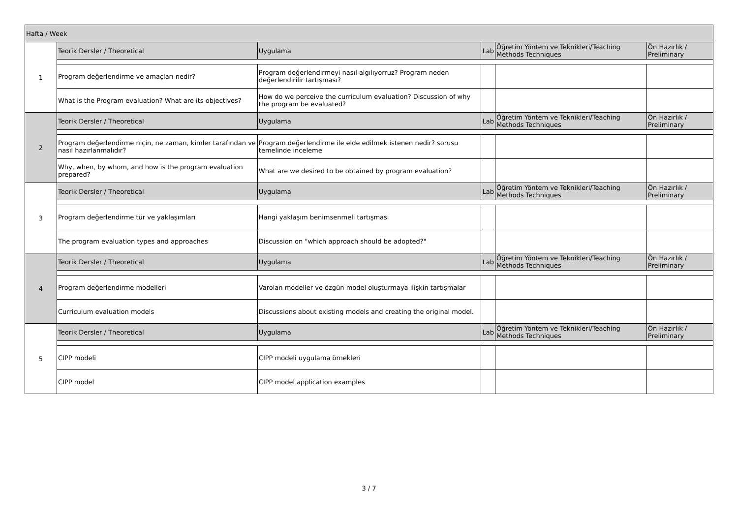| Hafta / Week | | | | | |
| 1 | Teorik Dersler / Theoretical | Uygulama | Lab | Öğretim Yöntem ve Teknikleri/Teaching Methods Techniques | Ön Hazırlık / Preliminary |
| | Program değerlendirme ve amaçları nedir? | Program değerlendirmeyi nasıl algılıyorruz? Program neden değerlendirilir tartışması? | | | |
| | What is the Program evaluation? What are its objectives? | How do we perceive the curriculum evaluation? Discussion of why the program be evaluated? | | | |
| 2 | Teorik Dersler / Theoretical | Uygulama | Lab | Öğretim Yöntem ve Teknikleri/Teaching Methods Techniques | Ön Hazırlık / Preliminary |
| | Program değerlendirme niçin, ne zaman, kimler tarafından ve nasıl hazırlanmalıdır? | Program değerlendirme ile elde edilmek istenen nedir? sorusu temelinde inceleme | | | |
| | Why, when, by whom, and how is the program evaluation prepared? | What are we desired to be obtained by program evaluation? | | | |
| 3 | Teorik Dersler / Theoretical | Uygulama | Lab | Öğretim Yöntem ve Teknikleri/Teaching Methods Techniques | Ön Hazırlık / Preliminary |
| | Program değerlendirme tür ve yaklaşımları | Hangi yaklaşım benimsenmeli tartışması | | | |
| | The program evaluation types and approaches | Discussion on "which approach should be adopted?" | | | |
| 4 | Teorik Dersler / Theoretical | Uygulama | Lab | Öğretim Yöntem ve Teknikleri/Teaching Methods Techniques | Ön Hazırlık / Preliminary |
| | Program değerlendirme modelleri | Varolan modeller ve özgün model oluşturmaya ilişkin tartışmalar | | | |
| | Curriculum evaluation models | Discussions about existing models and creating the original model. | | | |
| 5 | Teorik Dersler / Theoretical | Uygulama | Lab | Öğretim Yöntem ve Teknikleri/Teaching Methods Techniques | Ön Hazırlık / Preliminary |
| | CIPP modeli | CIPP modeli uygulama örnekleri | | | |
| | CIPP model | CIPP model application examples | | | |
3 / 7